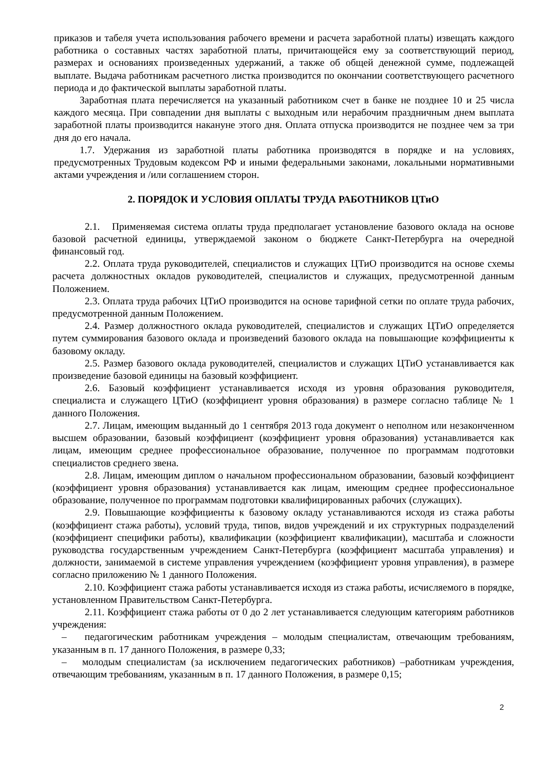приказов и табеля учета использования рабочего времени и расчета заработной платы) извещать каждого работника о составных частях заработной платы, причитающейся ему за соответствующий период, размерах и основаниях произведенных удержаний, а также об общей денежной сумме, подлежащей выплате. Выдача работникам расчетного листка производится по окончании соответствующего расчетного периода и до фактической выплаты заработной платы.
Заработная плата перечисляется на указанный работником счет в банке не позднее 10 и 25 числа каждого месяца. При совпадении дня выплаты с выходным или нерабочим праздничным днем выплата заработной платы производится накануне этого дня. Оплата отпуска производится не позднее чем за три дня до его начала.
1.7. Удержания из заработной платы работника производятся в порядке и на условиях, предусмотренных Трудовым кодексом РФ и иными федеральными законами, локальными нормативными актами учреждения и /или соглашением сторон.
2. ПОРЯДОК И УСЛОВИЯ ОПЛАТЫ ТРУДА РАБОТНИКОВ ЦТиО
2.1. Применяемая система оплаты труда предполагает установление базового оклада на основе базовой расчетной единицы, утверждаемой законом о бюджете Санкт-Петербурга на очередной финансовый год.
2.2. Оплата труда руководителей, специалистов и служащих ЦТиО производится на основе схемы расчета должностных окладов руководителей, специалистов и служащих, предусмотренной данным Положением.
2.3. Оплата труда рабочих ЦТиО производится на основе тарифной сетки по оплате труда рабочих, предусмотренной данным Положением.
2.4. Размер должностного оклада руководителей, специалистов и служащих ЦТиО определяется путем суммирования базового оклада и произведений базового оклада на повышающие коэффициенты к базовому окладу.
2.5. Размер базового оклада руководителей, специалистов и служащих ЦТиО устанавливается как произведение базовой единицы на базовый коэффициент.
2.6. Базовый коэффициент устанавливается исходя из уровня образования руководителя, специалиста и служащего ЦТиО (коэффициент уровня образования) в размере согласно таблице № 1 данного Положения.
2.7. Лицам, имеющим выданный до 1 сентября 2013 года документ о неполном или незаконченном высшем образовании, базовый коэффициент (коэффициент уровня образования) устанавливается как лицам, имеющим среднее профессиональное образование, полученное по программам подготовки специалистов среднего звена.
2.8. Лицам, имеющим диплом о начальном профессиональном образовании, базовый коэффициент (коэффициент уровня образования) устанавливается как лицам, имеющим среднее профессиональное образование, полученное по программам подготовки квалифицированных рабочих (служащих).
2.9. Повышающие коэффициенты к базовому окладу устанавливаются исходя из стажа работы (коэффициент стажа работы), условий труда, типов, видов учреждений и их структурных подразделений (коэффициент специфики работы), квалификации (коэффициент квалификации), масштаба и сложности руководства государственным учреждением Санкт-Петербурга (коэффициент масштаба управления) и должности, занимаемой в системе управления учреждением (коэффициент уровня управления), в размере согласно приложению № 1 данного Положения.
2.10. Коэффициент стажа работы устанавливается исходя из стажа работы, исчисляемого в порядке, установленном Правительством Санкт-Петербурга.
2.11. Коэффициент стажа работы от 0 до 2 лет устанавливается следующим категориям работников учреждения:
– педагогическим работникам учреждения – молодым специалистам, отвечающим требованиям, указанным в п. 17 данного Положения, в размере 0,33;
– молодым специалистам (за исключением педагогических работников) –работникам учреждения, отвечающим требованиям, указанным в п. 17 данного Положения, в размере 0,15;
2